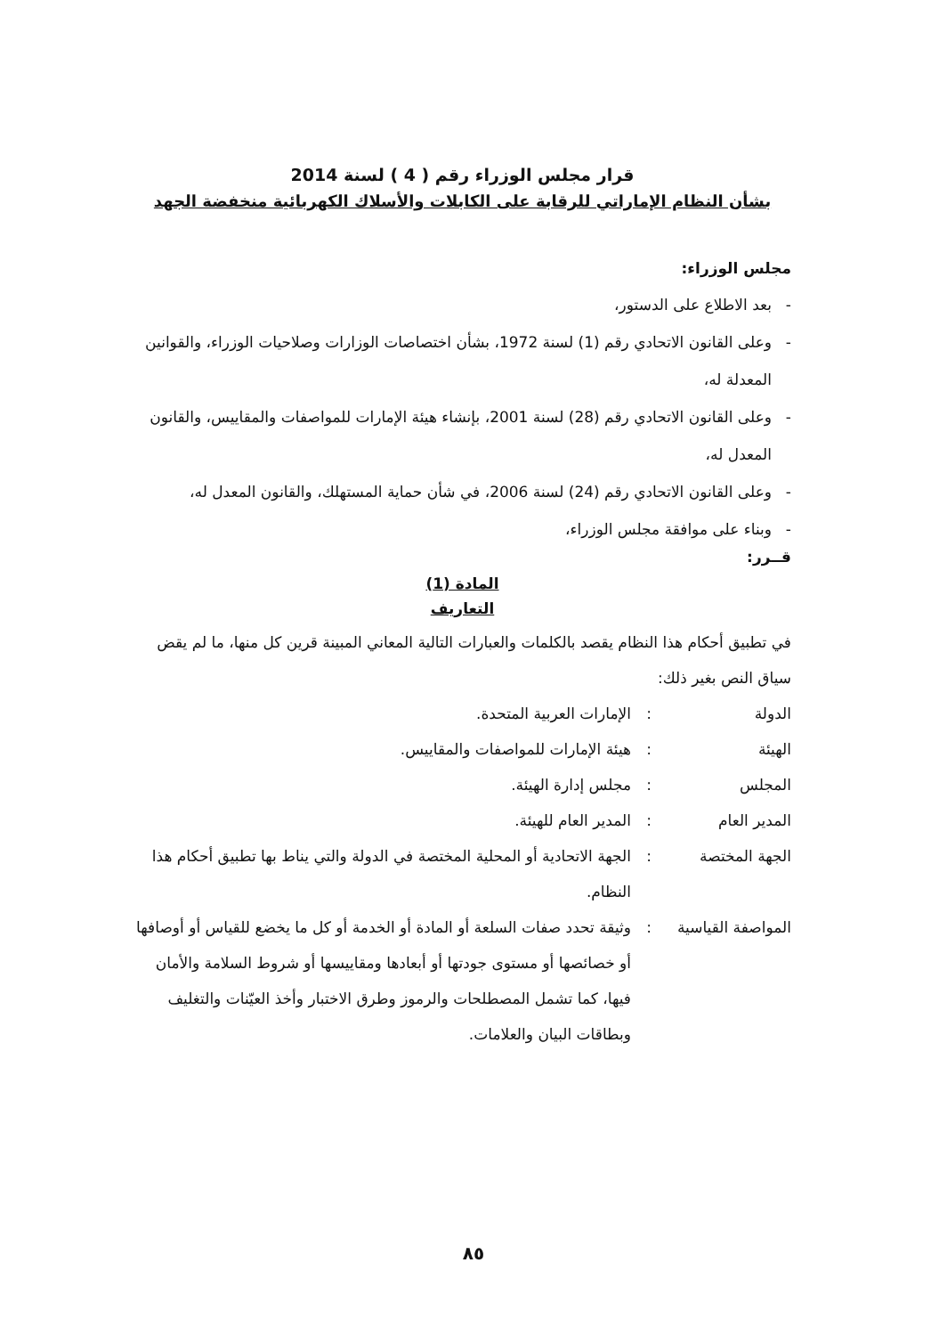قرار مجلس الوزراء رقم ( 4 ) لسنة 2014
بشأن النظام الإماراتي للرقابة على الكابلات والأسلاك الكهربائية منخفضة الجهد
مجلس الوزراء:
- بعد الاطلاع على الدستور،
- وعلى القانون الاتحادي رقم (1) لسنة 1972، بشأن اختصاصات الوزارات وصلاحيات الوزراء، والقوانين المعدلة له،
- وعلى القانون الاتحادي رقم (28) لسنة 2001، بإنشاء هيئة الإمارات للمواصفات والمقاييس، والقانون المعدل له،
- وعلى القانون الاتحادي رقم (24) لسنة 2006، في شأن حماية المستهلك، والقانون المعدل له،
- وبناء على موافقة مجلس الوزراء،
قــرر:
المادة (1)
التعاريف
في تطبيق أحكام هذا النظام يقصد بالكلمات والعبارات التالية المعاني المبينة قرين كل منها، ما لم يقض سياق النص بغير ذلك:
الدولة: الإمارات العربية المتحدة.
الهيئة: هيئة الإمارات للمواصفات والمقاييس.
المجلس: مجلس إدارة الهيئة.
المدير العام: المدير العام للهيئة.
الجهة المختصة: الجهة الاتحادية أو المحلية المختصة في الدولة والتي يناط بها تطبيق أحكام هذا النظام.
المواصفة القياسية: وثيقة تحدد صفات السلعة أو المادة أو الخدمة أو كل ما يخضع للقياس أو أوصافها أو خصائصها أو مستوى جودتها أو أبعادها ومقاييسها أو شروط السلامة والأمان فيها، كما تشمل المصطلحات والرموز وطرق الاختبار وأخذ العيّنات والتغليف وبطاقات البيان والعلامات.
٨٥